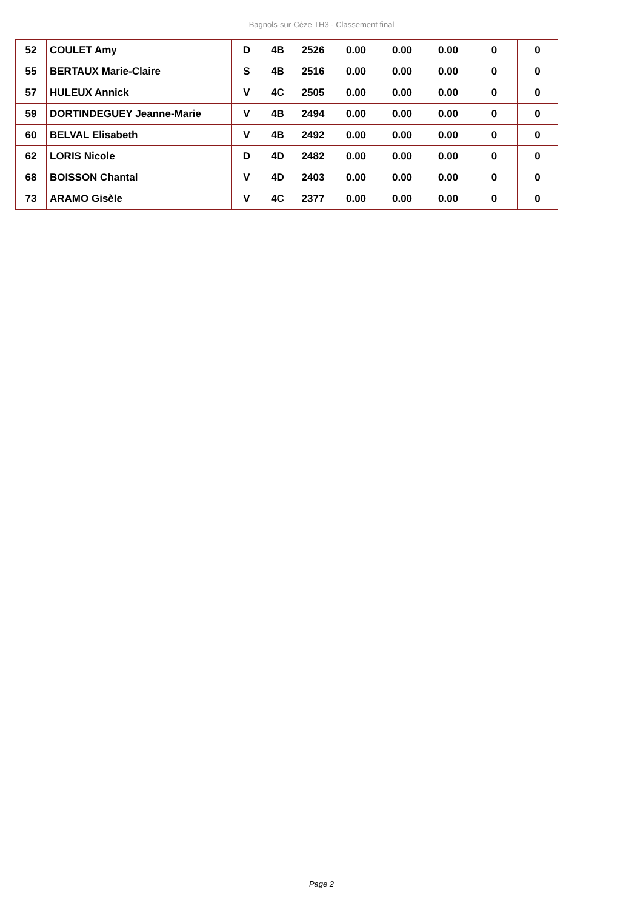Bagnols-sur-Cèze TH3 - Classement final
| 52 | COULET Amy | D | 4B | 2526 | 0.00 | 0.00 | 0.00 | 0 | 0 |
| 55 | BERTAUX Marie-Claire | S | 4B | 2516 | 0.00 | 0.00 | 0.00 | 0 | 0 |
| 57 | HULEUX Annick | V | 4C | 2505 | 0.00 | 0.00 | 0.00 | 0 | 0 |
| 59 | DORTINDEGUEY Jeanne-Marie | V | 4B | 2494 | 0.00 | 0.00 | 0.00 | 0 | 0 |
| 60 | BELVAL Elisabeth | V | 4B | 2492 | 0.00 | 0.00 | 0.00 | 0 | 0 |
| 62 | LORIS Nicole | D | 4D | 2482 | 0.00 | 0.00 | 0.00 | 0 | 0 |
| 68 | BOISSON Chantal | V | 4D | 2403 | 0.00 | 0.00 | 0.00 | 0 | 0 |
| 73 | ARAMO Gisèle | V | 4C | 2377 | 0.00 | 0.00 | 0.00 | 0 | 0 |
Page 2